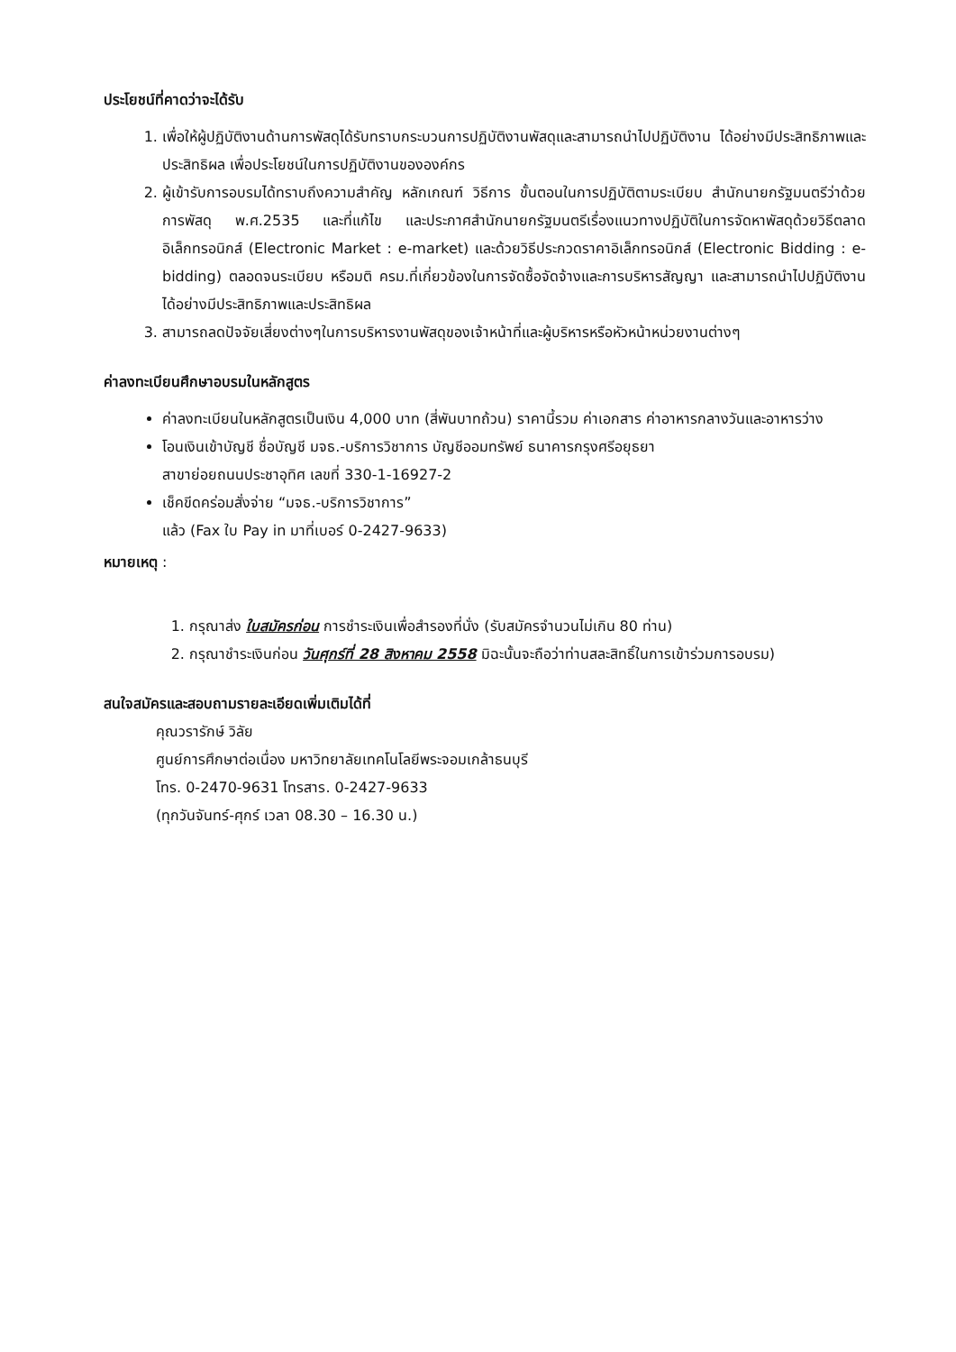ประโยชน์ที่คาดว่าจะได้รับ
1. เพื่อให้ผู้ปฏิบัติงานด้านการพัสดุได้รับทราบกระบวนการปฏิบัติงานพัสดุและสามารถนำไปปฏิบัติงาน ได้อย่างมีประสิทธิภาพและประสิทธิผล เพื่อประโยชน์ในการปฏิบัติงานขององค์กร
2. ผู้เข้ารับการอบรมได้ทราบถึงความสำคัญ หลักเกณฑ์ วิธีการ ขั้นตอนในการปฏิบัติตามระเบียบ สำนักนายกรัฐมนตรีว่าด้วยการพัสดุ พ.ศ.2535 และที่แก้ไข และประกาศสำนักนายกรัฐมนตรีเรื่องแนวทางปฏิบัติในการจัดหาพัสดุด้วยวิธีตลาดอิเล็กทรอนิกส์ (Electronic Market : e-market) และด้วยวิธีประกวดราคาอิเล็กทรอนิกส์ (Electronic Bidding : e-bidding) ตลอดจนระเบียบ หรือมติ ครม.ที่เกี่ยวข้องในการจัดซื้อจัดจ้างและการบริหารสัญญา และสามารถนำไปปฏิบัติงาน ได้อย่างมีประสิทธิภาพและประสิทธิผล
3. สามารถลดปัจจัยเสี่ยงต่างๆในการบริหารงานพัสดุของเจ้าหน้าที่และผู้บริหารหรือหัวหน้าหน่วยงานต่างๆ
ค่าลงทะเบียนศึกษาอบรมในหลักสูตร
ค่าลงทะเบียนในหลักสูตรเป็นเงิน 4,000 บาท (สี่พันบาทถ้วน) ราคานี้รวม ค่าเอกสาร ค่าอาหารกลางวันและอาหารว่าง
โอนเงินเข้าบัญชี ชื่อบัญชี มจธ.-บริการวิชาการ บัญชีออมทรัพย์ ธนาคารกรุงศรีอยุธยา
สาขาย่อยถนนประชาอุทิศ เลขที่ 330-1-16927-2
เช็คขีดคร่อมสั่งจ่าย “มจธ.-บริการวิชาการ”
แล้ว (Fax ใบ Pay in มาที่เบอร์ 0-2427-9633)
หมายเหตุ :
1. กรุณาส่ง ใบสมัครก่อน การชำระเงินเพื่อสำรองที่นั่ง (รับสมัครจำนวนไม่เกิน 80 ท่าน)
2. กรุณาชำระเงินก่อน วันศุกร์ที่ 28 สิงหาคม 2558 มิฉะนั้นจะถือว่าท่านสละสิทธิ์ในการเข้าร่วมการอบรม)
สนใจสมัครและสอบถามรายละเอียดเพิ่มเติมได้ที่
คุณวรารักษ์ วิลัย
ศูนย์การศึกษาต่อเนื่อง มหาวิทยาลัยเทคโนโลยีพระจอมเกล้าธนบุรี
โทร. 0-2470-9631 โทรสาร. 0-2427-9633
(ทุกวันจันทร์-ศุกร์ เวลา 08.30 – 16.30 น.)